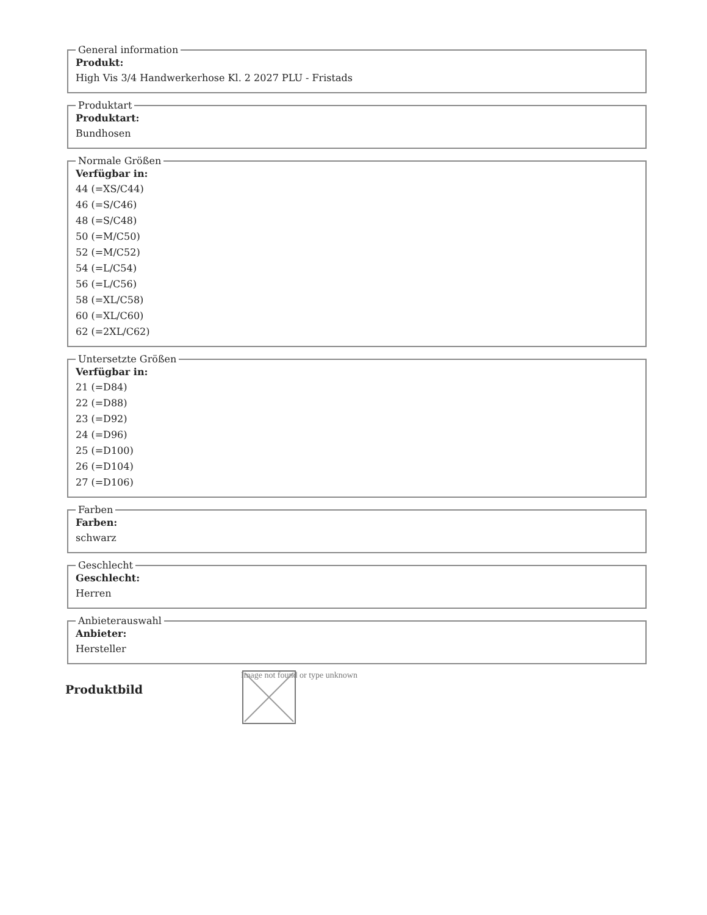General information
Produkt:
High Vis 3/4 Handwerkerhose Kl. 2 2027 PLU - Fristads
Produktart
Produktart:
Bundhosen
Normale Größen
Verfügbar in:
44 (=XS/C44)
46 (=S/C46)
48 (=S/C48)
50 (=M/C50)
52 (=M/C52)
54 (=L/C54)
56 (=L/C56)
58 (=XL/C58)
60 (=XL/C60)
62 (=2XL/C62)
Untersetzte Größen
Verfügbar in:
21 (=D84)
22 (=D88)
23 (=D92)
24 (=D96)
25 (=D100)
26 (=D104)
27 (=D106)
Farben
Farben:
schwarz
Geschlecht
Geschlecht:
Herren
Anbieterauswahl
Anbieter:
Hersteller
Produktbild
Image not found or type unknown